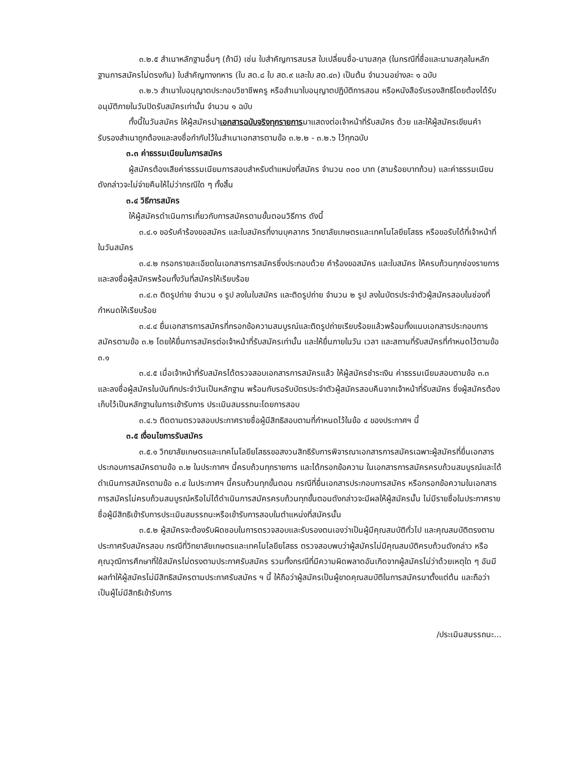๓.๒.๕ สำเนาหลักฐานอื่นๆ (ถ้ามี) เช่น ใบสำคัญการสมรส ใบเปลี่ยนชื่อ-นามสกุล (ในกรณีที่ชื่อและนามสกุลในหลักฐานการสมัครไม่ตรงกัน) ใบสำคัญทางทหาร (ใบ สด.๘ ใบ สด.๙ และใบ สด.๔๓) เป็นต้น จำนวนอย่างละ ๑ ฉบับ
๓.๒.๖ สำเนาใบอนุญาตประกอบวิชาชีพครู หรือสำเนาใบอนุญาตปฏิบัติการสอน หรือหนังสือรับรองสิทธิโดยต้องได้รับอนุมัติภายในวันปิดรับสมัครเท่านั้น จำนวน ๑ ฉบับ
ทั้งนี้ในวันสมัคร ให้ผู้สมัครนำเอกสารฉบับจริงทุกรายการมาแสดงต่อเจ้าหน้าที่รับสมัคร ด้วย และให้ผู้สมัครเขียนคำรับรองสำเนาถูกต้องและลงชื่อกำกับไว้ในสำเนาเอกสารตามข้อ ๓.๒.๒ - ๓.๒.๖ ไว้ทุกฉบับ
๓.๓ ค่าธรรมเนียมในการสมัคร
ผู้สมัครต้องเสียค่าธรรมเนียมการสอบสำหรับตำแหน่งที่สมัคร จำนวน ๓๐๐ บาท (สามร้อยบาทถ้วน) และค่าธรรมเนียมดังกล่าวจะไม่จ่ายคืนให้ไม่ว่ากรณีใด ๆ ทั้งสิ้น
๓.๔ วิธีการสมัคร
ให้ผู้สมัครดำเนินการเกี่ยวกับการสมัครตามขั้นตอนวิธีการ ดังนี้
๓.๔.๑ ขอรับคำร้องขอสมัคร และใบสมัครที่งานบุคลากร วิทยาลัยเกษตรและเทคโนโลยียโสธร หรือขอรับได้ที่เจ้าหน้าที่ในวันสมัคร
๓.๔.๒ กรอกรายละเอียดในเอกสารการสมัครซึ่งประกอบด้วย คำร้องขอสมัคร และใบสมัคร ให้ครบถ้วนทุกช่องรายการ และลงชื่อผู้สมัครพร้อมทั้งวันที่สมัครให้เรียบร้อย
๓.๔.๓ ติดรูปถ่าย จำนวน ๑ รูป ลงในใบสมัคร และติดรูปถ่าย จำนวน ๒ รูป ลงในบัตรประจำตัวผู้สมัครสอบในช่องที่กำหนดให้เรียบร้อย
๓.๔.๔ ยื่นเอกสารการสมัครที่กรอกข้อความสมบูรณ์และติดรูปถ่ายเรียบร้อยแล้วพร้อมทั้งแนบเอกสารประกอบการสมัครตามข้อ ๓.๒ โดยให้ยื่นการสมัครต่อเจ้าหน้าที่รับสมัครเท่านั้น และให้ยื่นภายในวัน เวลา และสถานที่รับสมัครที่กำหนดไว้ตามข้อ ๓.๑
๓.๔.๕ เมื่อเจ้าหน้าที่รับสมัครได้ตรวจสอบเอกสารการสมัครแล้ว ให้ผู้สมัครชำระเงิน ค่าธรรมเนียมสอบตามข้อ ๓.๓ และลงชื่อผู้สมัครในบันทึกประจำวันเป็นหลักฐาน พร้อมกับรอรับบัตรประจำตัวผู้สมัครสอบคืนจากเจ้าหน้าที่รับสมัคร ซึ่งผู้สมัครต้องเก็บไว้เป็นหลักฐานในการเข้ารับการ ประเมินสมรรถนะโดยการสอบ
๓.๔.๖ ติดตามตรวจสอบประกาศรายชื่อผู้มีสิทธิสอบตามที่กำหนดไว้ในข้อ ๔ ของประกาศฯ นี้
๓.๕ เงื่อนไขการรับสมัคร
๓.๕.๑ วิทยาลัยเกษตรและเทคโนโลยียโสธรขอสงวนสิทธิรับการพิจารณาเอกสารการสมัครเฉพาะผู้สมัครที่ยื่นเอกสารประกอบการสมัครตามข้อ ๓.๒ ในประกาศฯ นี้ครบถ้วนทุกรายการ และได้กรอกข้อความ ในเอกสารการสมัครครบถ้วนสมบูรณ์และได้ดำเนินการสมัครตามข้อ ๓.๔ ในประกาศฯ นี้ครบถ้วนทุกขั้นตอน กรณีที่ยื่นเอกสารประกอบการสมัคร หรือกรอกข้อความในเอกสารการสมัครไม่ครบถ้วนสมบูรณ์หรือไม่ได้ดำเนินการสมัครครบถ้วนทุกขั้นตอนดังกล่าวจะมีผลให้ผู้สมัครนั้น ไม่มีรายชื่อในประกาศรายชื่อผู้มีสิทธิเข้ารับการประเมินสมรรถนะหรือเข้ารับการสอบในตำแหน่งที่สมัครนั้น
๓.๕.๒ ผู้สมัครจะต้องรับผิดชอบในการตรวจสอบและรับรองตนเองว่าเป็นผู้มีคุณสมบัติทั่วไป และคุณสมบัติตรงตามประกาศรับสมัครสอบ กรณีที่วิทยาลัยเกษตรและเทคโนโลยียโสธร ตรวจสอบพบว่าผู้สมัครไม่มีคุณสมบัติครบถ้วนดังกล่าว หรือคุณวุฒิการศึกษาที่ใช้สมัครไม่ตรงตามประกาศรับสมัคร รวมทั้งกรณีที่มีความผิดพลาดอันเกิดจากผู้สมัครไม่ว่าด้วยเหตุใด ๆ อันมีผลทำให้ผู้สมัครไม่มีสิทธิสมัครตามประกาศรับสมัคร ฯ นี้ ให้ถือว่าผู้สมัครเป็นผู้ขาดคุณสมบัติในการสมัครมาตั้งแต่ต้น และถือว่าเป็นผู้ไม่มีสิทธิเข้ารับการ
/ประเมินสมรรถนะ...